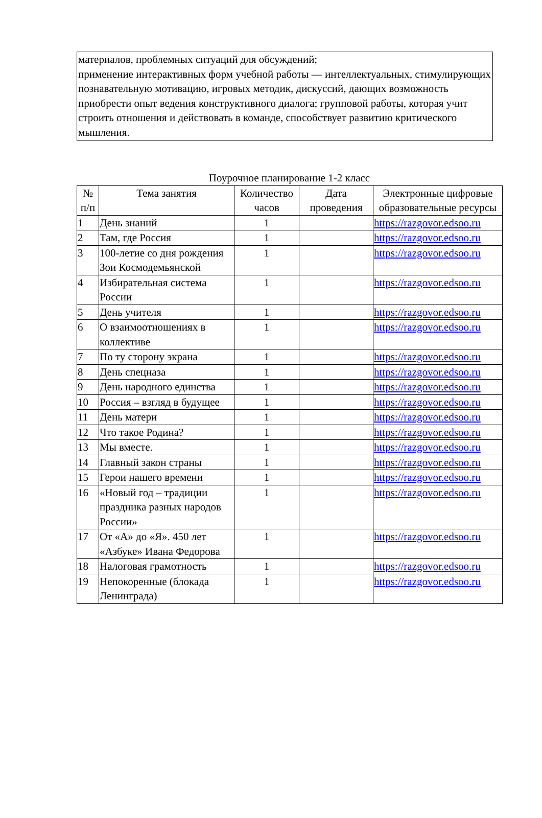материалов, проблемных ситуаций для обсуждений;
применение интерактивных форм учебной работы — интеллектуальных, стимулирующих познавательную мотивацию, игровых методик, дискуссий, дающих возможность приобрести опыт ведения конструктивного диалога; групповой работы, которая учит строить отношения и действовать в команде, способствует развитию критического мышления.
Поурочное планирование 1-2 класс
| № п/п | Тема занятия | Количество часов | Дата проведения | Электронные цифровые образовательные ресурсы |
| --- | --- | --- | --- | --- |
| 1 | День знаний | 1 | | https://razgovor.edsoo.ru |
| 2 | Там, где Россия | 1 | | https://razgovor.edsoo.ru |
| 3 | 100-летие со дня рождения Зои Космодемьянской | 1 | | https://razgovor.edsoo.ru |
| 4 | Избирательная система России | 1 | | https://razgovor.edsoo.ru |
| 5 | День учителя | 1 | | https://razgovor.edsoo.ru |
| 6 | О взаимоотношениях в коллективе | 1 | | https://razgovor.edsoo.ru |
| 7 | По ту сторону экрана | 1 | | https://razgovor.edsoo.ru |
| 8 | День спецназа | 1 | | https://razgovor.edsoo.ru |
| 9 | День народного единства | 1 | | https://razgovor.edsoo.ru |
| 10 | Россия – взгляд в будущее | 1 | | https://razgovor.edsoo.ru |
| 11 | День матери | 1 | | https://razgovor.edsoo.ru |
| 12 | Что такое Родина? | 1 | | https://razgovor.edsoo.ru |
| 13 | Мы вместе. | 1 | | https://razgovor.edsoo.ru |
| 14 | Главный закон страны | 1 | | https://razgovor.edsoo.ru |
| 15 | Герои нашего времени | 1 | | https://razgovor.edsoo.ru |
| 16 | «Новый год – традиции праздника разных народов России» | 1 | | https://razgovor.edsoo.ru |
| 17 | От «А» до «Я». 450 лет «Азбуке» Ивана Федорова | 1 | | https://razgovor.edsoo.ru |
| 18 | Налоговая грамотность | 1 | | https://razgovor.edsoo.ru |
| 19 | Непокоренные (блокада Ленинграда) | 1 | | https://razgovor.edsoo.ru |